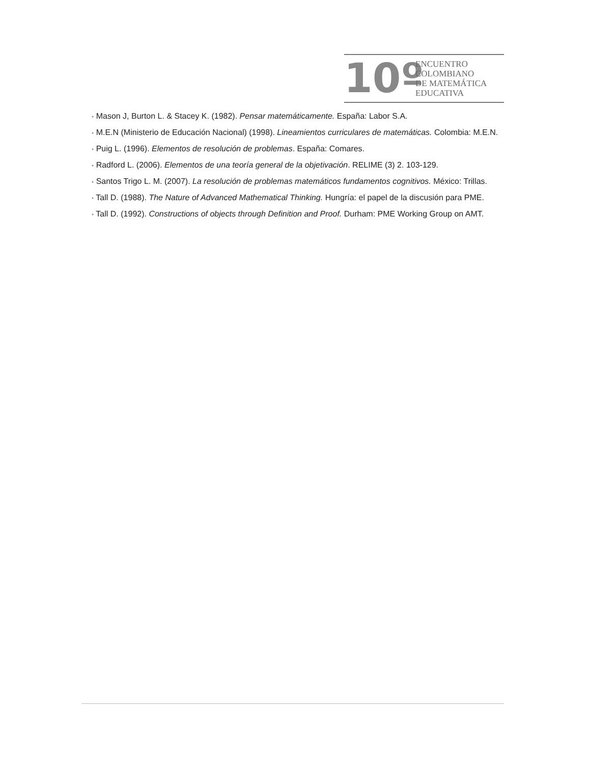10º
ENCUENTRO
COLOMBIANO
DE MATEMÁTICA
EDUCATIVA
• Mason J, Burton L. & Stacey K. (1982). Pensar matemáticamente. España: Labor S.A.
• M.E.N (Ministerio de Educación Nacional) (1998). Lineamientos curriculares de matemáticas. Colombia: M.E.N.
• Puig L. (1996). Elementos de resolución de problemas. España: Comares.
• Radford L. (2006). Elementos de una teoría general de la objetivación. RELIME (3) 2. 103-129.
• Santos Trigo L. M. (2007). La resolución de problemas matemáticos fundamentos cognitivos. México: Trillas.
• Tall D. (1988). The Nature of Advanced Mathematical Thinking. Hungría: el papel de la discusión para PME.
• Tall D. (1992). Constructions of objects through Definition and Proof. Durham: PME Working Group on AMT.